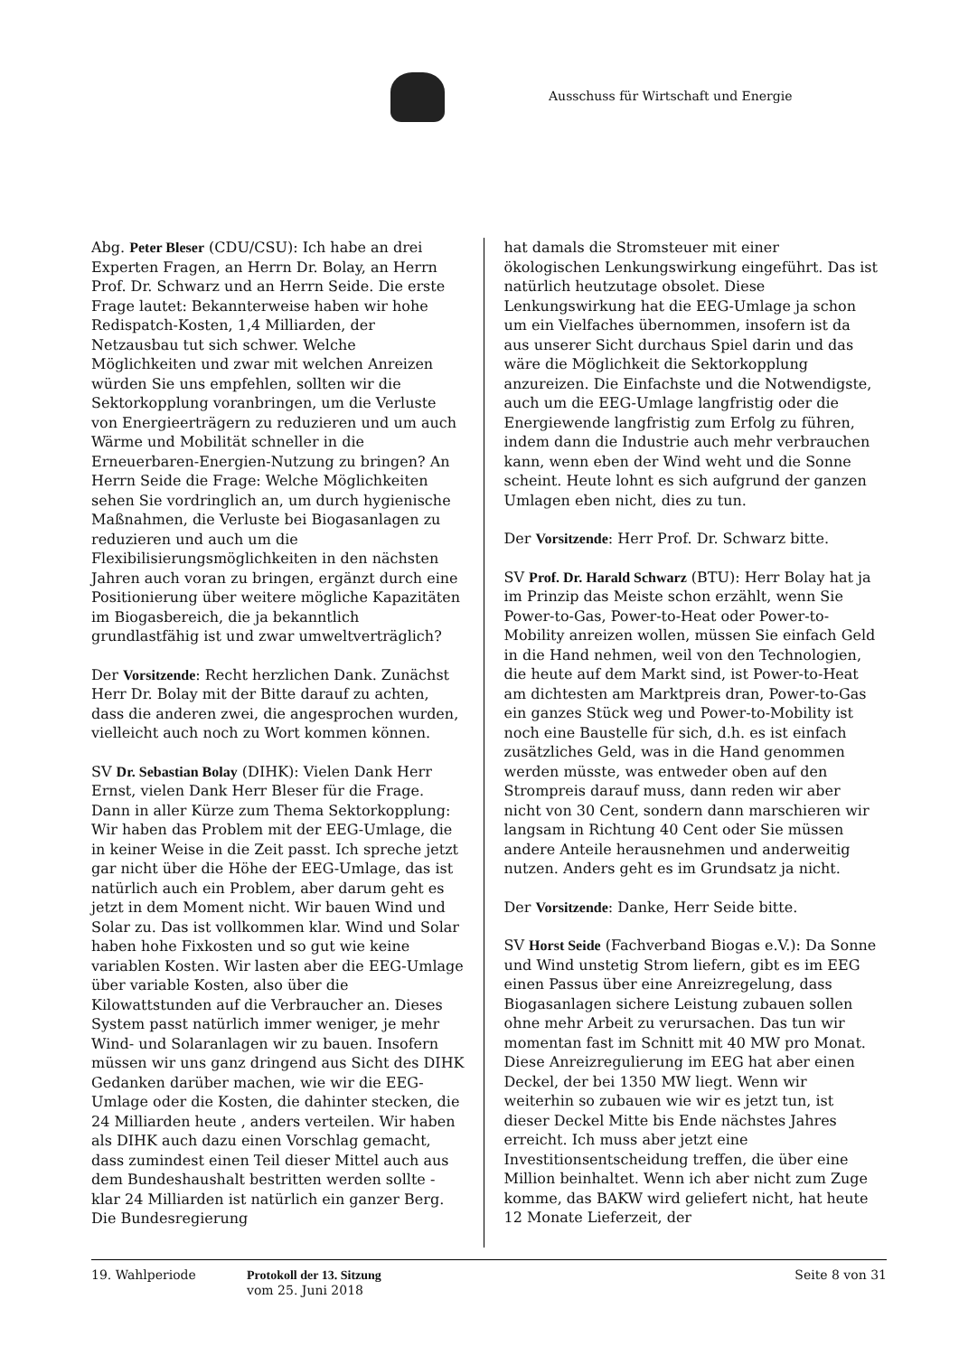Ausschuss für Wirtschaft und Energie
Abg. Peter Bleser (CDU/CSU): Ich habe an drei Experten Fragen, an Herrn Dr. Bolay, an Herrn Prof. Dr. Schwarz und an Herrn Seide. Die erste Frage lautet: Bekannterweise haben wir hohe Redispatch-Kosten, 1,4 Milliarden, der Netzausbau tut sich schwer. Welche Möglichkeiten und zwar mit welchen Anreizen würden Sie uns empfehlen, sollten wir die Sektorkopplung voranbringen, um die Verluste von Energieerträgern zu reduzieren und um auch Wärme und Mobilität schneller in die Erneuerbaren-Energien-Nutzung zu bringen? An Herrn Seide die Frage: Welche Möglichkeiten sehen Sie vordringlich an, um durch hygienische Maßnahmen, die Verluste bei Biogasanlagen zu reduzieren und auch um die Flexibilisierungsmöglichkeiten in den nächsten Jahren auch voran zu bringen, ergänzt durch eine Positionierung über weitere mögliche Kapazitäten im Biogasbereich, die ja bekanntlich grundlastfähig ist und zwar umweltverträglich?
Der Vorsitzende: Recht herzlichen Dank. Zunächst Herr Dr. Bolay mit der Bitte darauf zu achten, dass die anderen zwei, die angesprochen wurden, vielleicht auch noch zu Wort kommen können.
SV Dr. Sebastian Bolay (DIHK): Vielen Dank Herr Ernst, vielen Dank Herr Bleser für die Frage. Dann in aller Kürze zum Thema Sektorkopplung: Wir haben das Problem mit der EEG-Umlage, die in keiner Weise in die Zeit passt. Ich spreche jetzt gar nicht über die Höhe der EEG-Umlage, das ist natürlich auch ein Problem, aber darum geht es jetzt in dem Moment nicht. Wir bauen Wind und Solar zu. Das ist vollkommen klar. Wind und Solar haben hohe Fixkosten und so gut wie keine variablen Kosten. Wir lasten aber die EEG-Umlage über variable Kosten, also über die Kilowattstunden auf die Verbraucher an. Dieses System passt natürlich immer weniger, je mehr Wind- und Solaranlagen wir zu bauen. Insofern müssen wir uns ganz dringend aus Sicht des DIHK Gedanken darüber machen, wie wir die EEG-Umlage oder die Kosten, die dahinter stecken, die 24 Milliarden heute , anders verteilen. Wir haben als DIHK auch dazu einen Vorschlag gemacht, dass zumindest einen Teil dieser Mittel auch aus dem Bundeshaushalt bestritten werden sollte - klar 24 Milliarden ist natürlich ein ganzer Berg. Die Bundesregierung
hat damals die Stromsteuer mit einer ökologischen Lenkungswirkung eingeführt. Das ist natürlich heutzutage obsolet. Diese Lenkungswirkung hat die EEG-Umlage ja schon um ein Vielfaches übernommen, insofern ist da aus unserer Sicht durchaus Spiel darin und das wäre die Möglichkeit die Sektorkopplung anzureizen. Die Einfachste und die Notwendigste, auch um die EEG-Umlage langfristig oder die Energiewende langfristig zum Erfolg zu führen, indem dann die Industrie auch mehr verbrauchen kann, wenn eben der Wind weht und die Sonne scheint. Heute lohnt es sich aufgrund der ganzen Umlagen eben nicht, dies zu tun.
Der Vorsitzende: Herr Prof. Dr. Schwarz bitte.
SV Prof. Dr. Harald Schwarz (BTU): Herr Bolay hat ja im Prinzip das Meiste schon erzählt, wenn Sie Power-to-Gas, Power-to-Heat oder Power-to-Mobility anreizen wollen, müssen Sie einfach Geld in die Hand nehmen, weil von den Technologien, die heute auf dem Markt sind, ist Power-to-Heat am dichtesten am Marktpreis dran, Power-to-Gas ein ganzes Stück weg und Power-to-Mobility ist noch eine Baustelle für sich, d.h. es ist einfach zusätzliches Geld, was in die Hand genommen werden müsste, was entweder oben auf den Strompreis darauf muss, dann reden wir aber nicht von 30 Cent, sondern dann marschieren wir langsam in Richtung 40 Cent oder Sie müssen andere Anteile herausnehmen und anderweitig nutzen. Anders geht es im Grundsatz ja nicht.
Der Vorsitzende: Danke, Herr Seide bitte.
SV Horst Seide (Fachverband Biogas e.V.): Da Sonne und Wind unstetig Strom liefern, gibt es im EEG einen Passus über eine Anreizregelung, dass Biogasanlagen sichere Leistung zubauen sollen ohne mehr Arbeit zu verursachen. Das tun wir momentan fast im Schnitt mit 40 MW pro Monat. Diese Anreizregulierung im EEG hat aber einen Deckel, der bei 1350 MW liegt. Wenn wir weiterhin so zubauen wie wir es jetzt tun, ist dieser Deckel Mitte bis Ende nächstes Jahres erreicht. Ich muss aber jetzt eine Investitionsentscheidung treffen, die über eine Million beinhaltet. Wenn ich aber nicht zum Zuge komme, das BAKW wird geliefert nicht, hat heute 12 Monate Lieferzeit, der
19. Wahlperiode Protokoll der 13. Sitzung
vom 25. Juni 2018
Seite 8 von 31